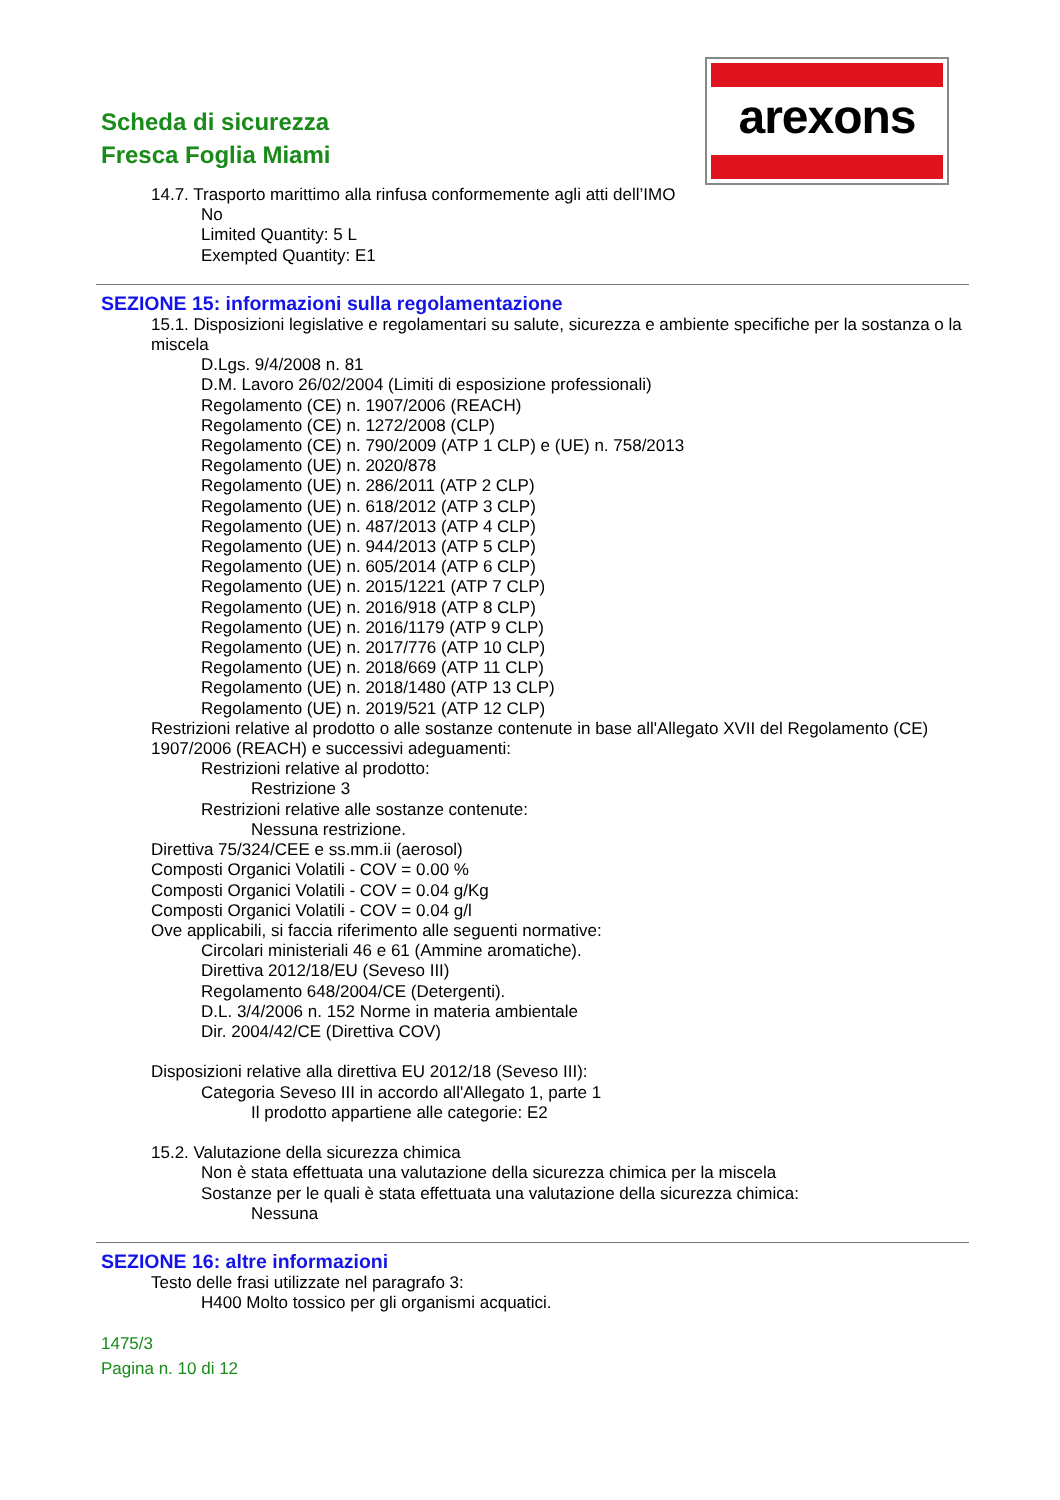Scheda di sicurezza
Fresca Foglia Miami
arexons
14.7. Trasporto marittimo alla rinfusa conformemente agli atti dell’IMO
No
Limited Quantity: 5 L
Exempted Quantity: E1
SEZIONE 15: informazioni sulla regolamentazione
15.1. Disposizioni legislative e regolamentari su salute, sicurezza e ambiente specifiche per la sostanza o la miscela
D.Lgs. 9/4/2008 n. 81
D.M. Lavoro 26/02/2004 (Limiti di esposizione professionali)
Regolamento (CE) n. 1907/2006 (REACH)
Regolamento (CE) n. 1272/2008 (CLP)
Regolamento (CE) n. 790/2009 (ATP 1 CLP) e (UE) n. 758/2013
Regolamento (UE) n. 2020/878
Regolamento (UE) n. 286/2011 (ATP 2 CLP)
Regolamento (UE) n. 618/2012 (ATP 3 CLP)
Regolamento (UE) n. 487/2013 (ATP 4 CLP)
Regolamento (UE) n. 944/2013 (ATP 5 CLP)
Regolamento (UE) n. 605/2014 (ATP 6 CLP)
Regolamento (UE) n. 2015/1221 (ATP 7 CLP)
Regolamento (UE) n. 2016/918 (ATP 8 CLP)
Regolamento (UE) n. 2016/1179 (ATP 9 CLP)
Regolamento (UE) n. 2017/776 (ATP 10 CLP)
Regolamento (UE) n. 2018/669 (ATP 11 CLP)
Regolamento (UE) n. 2018/1480 (ATP 13 CLP)
Regolamento (UE) n. 2019/521 (ATP 12 CLP)
Restrizioni relative al prodotto o alle sostanze contenute in base all'Allegato XVII del Regolamento (CE) 1907/2006 (REACH) e successivi adeguamenti:
Restrizioni relative al prodotto:
Restrizione 3
Restrizioni relative alle sostanze contenute:
Nessuna restrizione.
Direttiva 75/324/CEE e ss.mm.ii (aerosol)
Composti Organici Volatili - COV = 0.00 %
Composti Organici Volatili - COV = 0.04 g/Kg
Composti Organici Volatili - COV = 0.04 g/l
Ove applicabili, si faccia riferimento alle seguenti normative:
Circolari ministeriali 46 e 61 (Ammine aromatiche).
Direttiva 2012/18/EU (Seveso III)
Regolamento 648/2004/CE (Detergenti).
D.L. 3/4/2006 n. 152 Norme in materia ambientale
Dir. 2004/42/CE (Direttiva COV)
Disposizioni relative alla direttiva EU 2012/18 (Seveso III):
Categoria Seveso III in accordo all'Allegato 1, parte 1
Il prodotto appartiene alle categorie: E2
15.2. Valutazione della sicurezza chimica
Non è stata effettuata una valutazione della sicurezza chimica per la miscela
Sostanze per le quali è stata effettuata una valutazione della sicurezza chimica:
Nessuna
SEZIONE 16: altre informazioni
Testo delle frasi utilizzate nel paragrafo 3:
H400 Molto tossico per gli organismi acquatici.
1475/3
Pagina n. 10 di 12